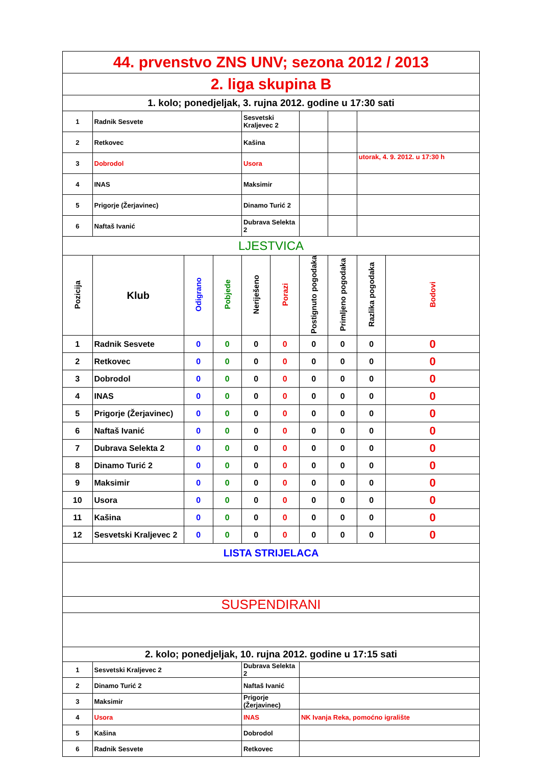| 44. prvenstvo ZNS UNV; sezona 2012 / 2013 | | | | | | | | | |
| 2. liga skupina B | | | | | | | | | |
| 1. kolo; ponedjeljak, 3. rujna 2012. godine u 17:30 sati | | | | | | | | | |
| 1 | Radnik Sesvete | | | Sesvetski Kraljevec 2 | | | | | |
| 2 | Retkovec | | | Kašina | | | | | |
| 3 | Dobrodol | | | Usora | | | | utorak, 4. 9. 2012. u 17:30 h | |
| 4 | INAS | | | Maksimir | | | | | |
| 5 | Prigorje (Žerjavinec) | | | Dinamo Turić 2 | | | | | |
| 6 | Naftaš Ivanić | | | Dubrava Selekta 2 | | | | | |
| LJESTVICA | | | | | | | | | |
| Pozicija | Klub | Odigrano | Pobjede | Neriješeno | Porazi | Postignuto pogodaka | Primljeno pogodaka | Razlika pogodaka | Bodovi |
| 1 | Radnik Sesvete | 0 | 0 | 0 | 0 | 0 | 0 | 0 | 0 |
| 2 | Retkovec | 0 | 0 | 0 | 0 | 0 | 0 | 0 | 0 |
| 3 | Dobrodol | 0 | 0 | 0 | 0 | 0 | 0 | 0 | 0 |
| 4 | INAS | 0 | 0 | 0 | 0 | 0 | 0 | 0 | 0 |
| 5 | Prigorje (Žerjavinec) | 0 | 0 | 0 | 0 | 0 | 0 | 0 | 0 |
| 6 | Naftaš Ivanić | 0 | 0 | 0 | 0 | 0 | 0 | 0 | 0 |
| 7 | Dubrava Selekta 2 | 0 | 0 | 0 | 0 | 0 | 0 | 0 | 0 |
| 8 | Dinamo Turić 2 | 0 | 0 | 0 | 0 | 0 | 0 | 0 | 0 |
| 9 | Maksimir | 0 | 0 | 0 | 0 | 0 | 0 | 0 | 0 |
| 10 | Usora | 0 | 0 | 0 | 0 | 0 | 0 | 0 | 0 |
| 11 | Kašina | 0 | 0 | 0 | 0 | 0 | 0 | 0 | 0 |
| 12 | Sesvetski Kraljevec 2 | 0 | 0 | 0 | 0 | 0 | 0 | 0 | 0 |
| LISTA STRIJELACA | | | | | | | | | |
| SUSPENDIRANI | | | | | | | | | |
| 2. kolo; ponedjeljak, 10. rujna 2012. godine u 17:15 sati | | | | | | | | | |
| 1 | Sesvetski Kraljevec 2 | | | Dubrava Selekta 2 | | | | | |
| 2 | Dinamo Turić 2 | | | Naftaš Ivanić | | | | | |
| 3 | Maksimir | | | Prigorje (Žerjavinec) | | | | | |
| 4 | Usora | | | INAS | | NK Ivanja Reka, pomoćno igralište | | | |
| 5 | Kašina | | | Dobrodol | | | | | |
| 6 | Radnik Sesvete | | | Retkovec | | | | | |